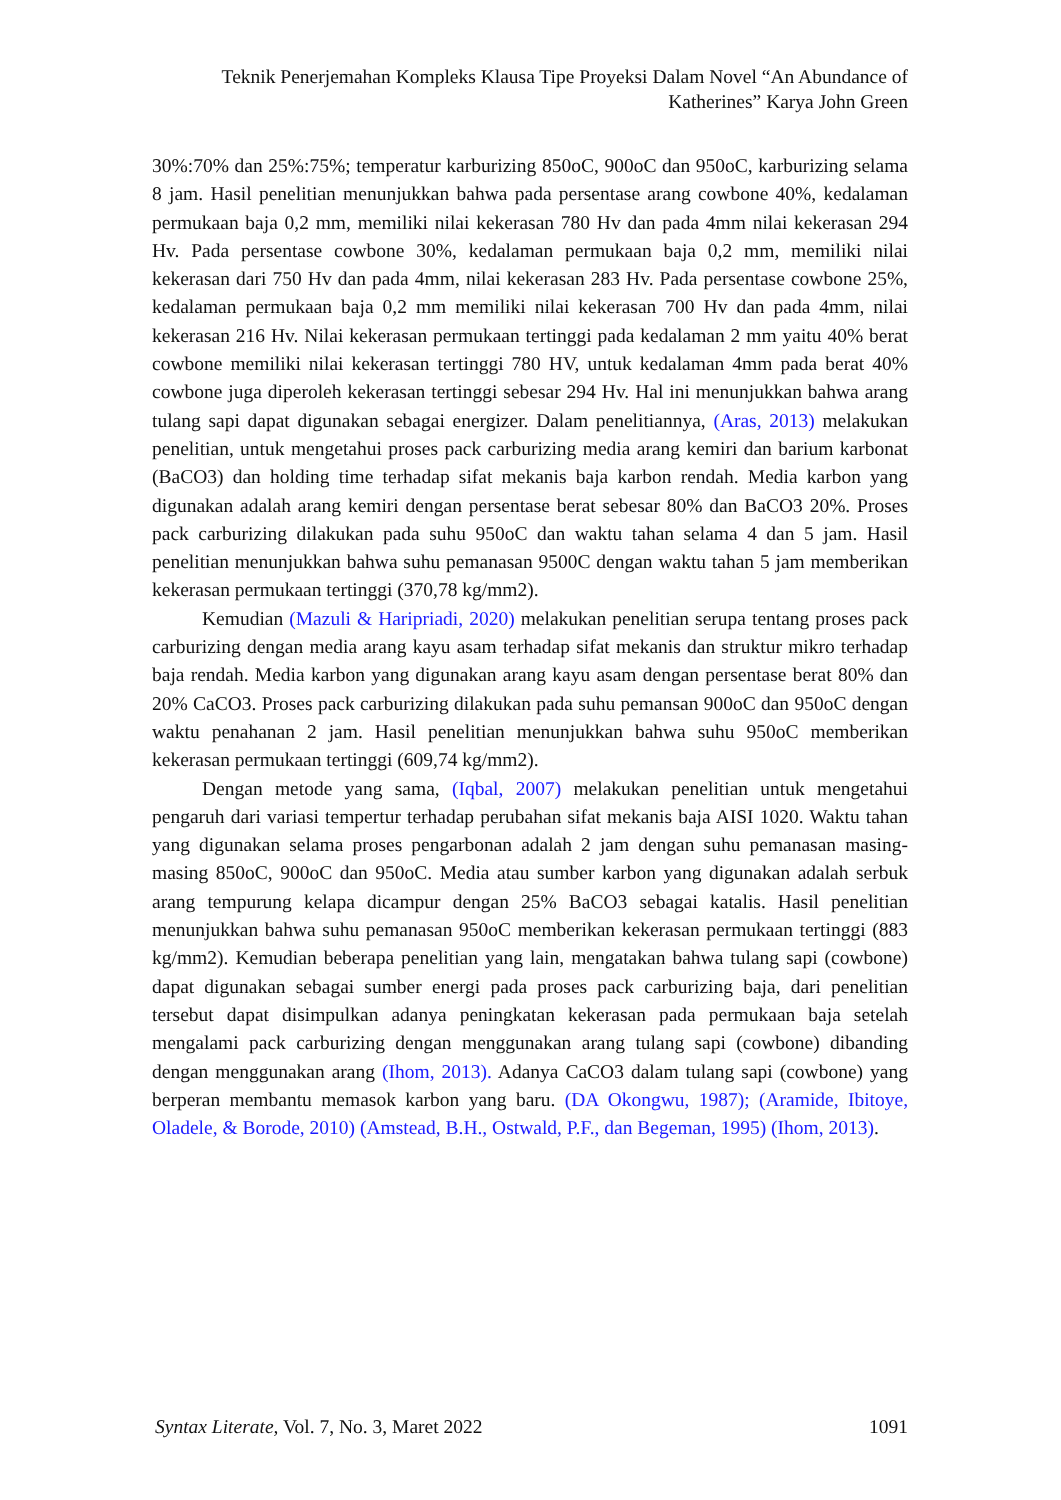Teknik Penerjemahan Kompleks Klausa Tipe Proyeksi Dalam Novel “An Abundance of Katherines” Karya John Green
30%:70% dan 25%:75%; temperatur karburizing 850oC, 900oC dan 950oC, karburizing selama 8 jam. Hasil penelitian menunjukkan bahwa pada persentase arang cowbone 40%, kedalaman permukaan baja 0,2 mm, memiliki nilai kekerasan 780 Hv dan pada 4mm nilai kekerasan 294 Hv. Pada persentase cowbone 30%, kedalaman permukaan baja 0,2 mm, memiliki nilai kekerasan dari 750 Hv dan pada 4mm, nilai kekerasan 283 Hv. Pada persentase cowbone 25%, kedalaman permukaan baja 0,2 mm memiliki nilai kekerasan 700 Hv dan pada 4mm, nilai kekerasan 216 Hv. Nilai kekerasan permukaan tertinggi pada kedalaman 2 mm yaitu 40% berat cowbone memiliki nilai kekerasan tertinggi 780 HV, untuk kedalaman 4mm pada berat 40% cowbone juga diperoleh kekerasan tertinggi sebesar 294 Hv. Hal ini menunjukkan bahwa arang tulang sapi dapat digunakan sebagai energizer. Dalam penelitiannya, (Aras, 2013) melakukan penelitian, untuk mengetahui proses pack carburizing media arang kemiri dan barium karbonat (BaCO3) dan holding time terhadap sifat mekanis baja karbon rendah. Media karbon yang digunakan adalah arang kemiri dengan persentase berat sebesar 80% dan BaCO3 20%. Proses pack carburizing dilakukan pada suhu 950oC dan waktu tahan selama 4 dan 5 jam. Hasil penelitian menunjukkan bahwa suhu pemanasan 9500C dengan waktu tahan 5 jam memberikan kekerasan permukaan tertinggi (370,78 kg/mm2).
Kemudian (Mazuli & Haripriadi, 2020) melakukan penelitian serupa tentang proses pack carburizing dengan media arang kayu asam terhadap sifat mekanis dan struktur mikro terhadap baja rendah. Media karbon yang digunakan arang kayu asam dengan persentase berat 80% dan 20% CaCO3. Proses pack carburizing dilakukan pada suhu pemansan 900oC dan 950oC dengan waktu penahanan 2 jam. Hasil penelitian menunjukkan bahwa suhu 950oC memberikan kekerasan permukaan tertinggi (609,74 kg/mm2).
Dengan metode yang sama, (Iqbal, 2007) melakukan penelitian untuk mengetahui pengaruh dari variasi tempertur terhadap perubahan sifat mekanis baja AISI 1020. Waktu tahan yang digunakan selama proses pengarbonan adalah 2 jam dengan suhu pemanasan masing-masing 850oC, 900oC dan 950oC. Media atau sumber karbon yang digunakan adalah serbuk arang tempurung kelapa dicampur dengan 25% BaCO3 sebagai katalis. Hasil penelitian menunjukkan bahwa suhu pemanasan 950oC memberikan kekerasan permukaan tertinggi (883 kg/mm2). Kemudian beberapa penelitian yang lain, mengatakan bahwa tulang sapi (cowbone) dapat digunakan sebagai sumber energi pada proses pack carburizing baja, dari penelitian tersebut dapat disimpulkan adanya peningkatan kekerasan pada permukaan baja setelah mengalami pack carburizing dengan menggunakan arang tulang sapi (cowbone) dibanding dengan menggunakan arang (Ihom, 2013). Adanya CaCO3 dalam tulang sapi (cowbone) yang berperan membantu memasok karbon yang baru. (DA Okongwu, 1987); (Aramide, Ibitoye, Oladele, & Borode, 2010) (Amstead, B.H., Ostwald, P.F., dan Begeman, 1995) (Ihom, 2013).
Syntax Literate, Vol. 7, No. 3, Maret 2022 1091